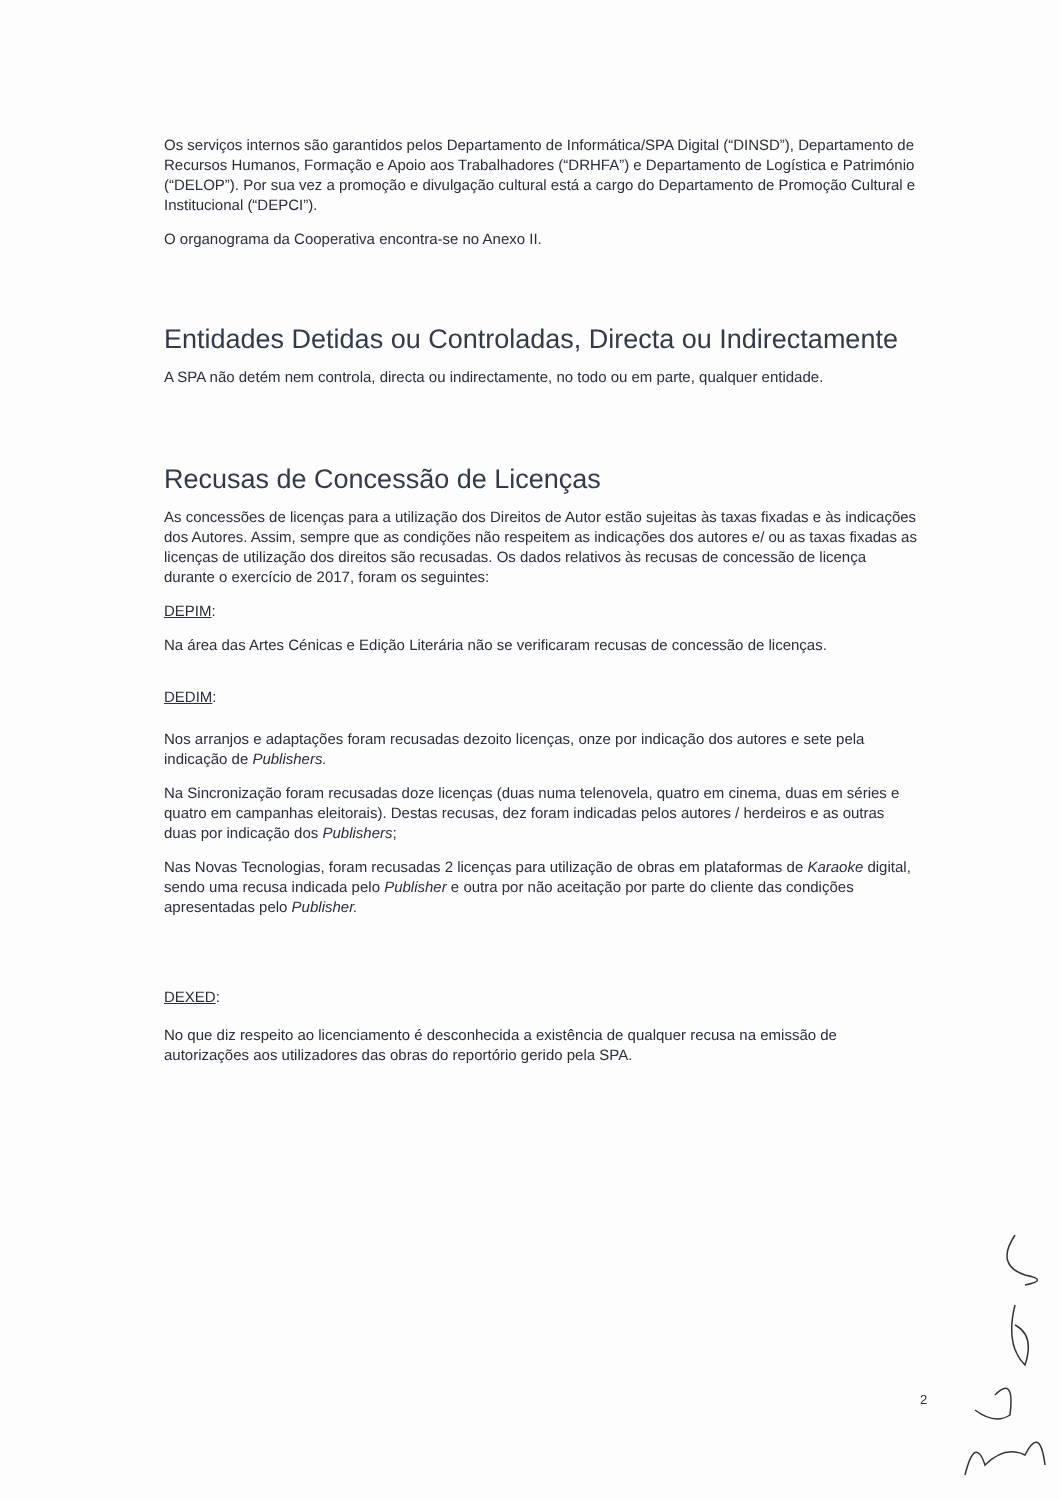Os serviços internos são garantidos pelos Departamento de Informática/SPA Digital (“DINSD”), Departamento de Recursos Humanos, Formação e Apoio aos Trabalhadores (“DRHFA”) e Departamento de Logística e Património (“DELOP”). Por sua vez a promoção e divulgação cultural está a cargo do Departamento de Promoção Cultural e Institucional (“DEPCI”).
O organograma da Cooperativa encontra-se no Anexo II.
Entidades Detidas ou Controladas, Directa ou Indirectamente
A SPA não detém nem controla, directa ou indirectamente, no todo ou em parte, qualquer entidade.
Recusas de Concessão de Licenças
As concessões de licenças para a utilização dos Direitos de Autor estão sujeitas às taxas fixadas e às indicações dos Autores. Assim, sempre que as condições não respeitem as indicações dos autores e/ ou as taxas fixadas as licenças de utilização dos direitos são recusadas. Os dados relativos às recusas de concessão de licença durante o exercício de 2017, foram os seguintes:
DEPIM:
Na área das Artes Cénicas e Edição Literária não se verificaram recusas de concessão de licenças.
DEDIM:
Nos arranjos e adaptações foram recusadas dezoito licenças, onze por indicação dos autores e sete pela indicação de Publishers.
Na Sincronização foram recusadas doze licenças (duas numa telenovela, quatro em cinema, duas em séries e quatro em campanhas eleitorais). Destas recusas, dez foram indicadas pelos autores / herdeiros e as outras duas por indicação dos Publishers;
Nas Novas Tecnologias, foram recusadas 2 licenças para utilização de obras em plataformas de Karaoke digital, sendo uma recusa indicada pelo Publisher e outra por não aceitação por parte do cliente das condições apresentadas pelo Publisher.
DEXED:
No que diz respeito ao licenciamento é desconhecida a existência de qualquer recusa na emissão de autorizações aos utilizadores das obras do reportório gerido pela SPA.
2